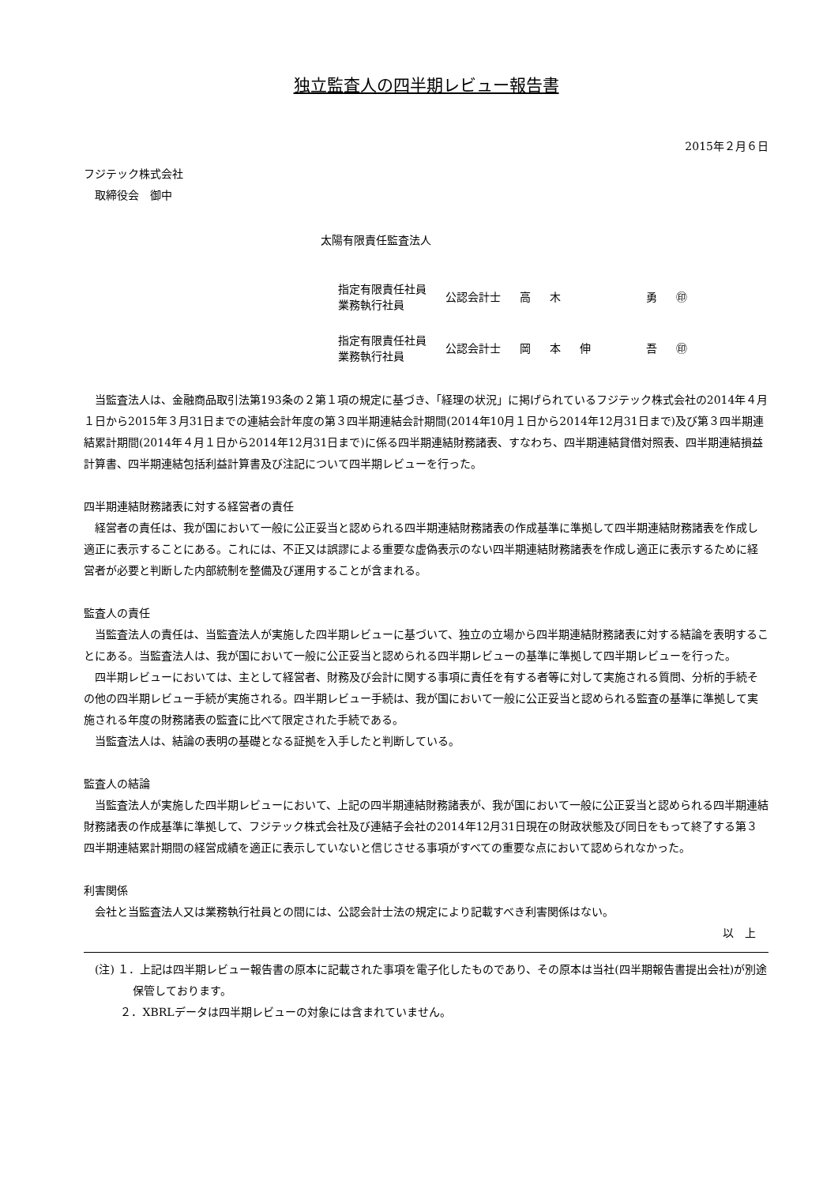独立監査人の四半期レビュー報告書
2015年２月６日
フジテック株式会社
　取締役会　御中
太陽有限責任監査法人
| 指定有限責任社員 業務執行社員 | 公認会計士 | 高 | 木 | | 勇 | ㊞ |
| 指定有限責任社員 業務執行社員 | 公認会計士 | 岡 | 本 | 伸 | 吾 | ㊞ |
当監査法人は、金融商品取引法第193条の２第１項の規定に基づき、「経理の状況」に掲げられているフジテック株式会社の2014年４月１日から2015年３月31日までの連結会計年度の第３四半期連結会計期間(2014年10月１日から2014年12月31日まで)及び第３四半期連結累計期間(2014年４月１日から2014年12月31日まで)に係る四半期連結財務諸表、すなわち、四半期連結貸借対照表、四半期連結損益計算書、四半期連結包括利益計算書及び注記について四半期レビューを行った。
四半期連結財務諸表に対する経営者の責任
経営者の責任は、我が国において一般に公正妥当と認められる四半期連結財務諸表の作成基準に準拠して四半期連結財務諸表を作成し適正に表示することにある。これには、不正又は誤謬による重要な虚偽表示のない四半期連結財務諸表を作成し適正に表示するために経営者が必要と判断した内部統制を整備及び運用することが含まれる。
監査人の責任
当監査法人の責任は、当監査法人が実施した四半期レビューに基づいて、独立の立場から四半期連結財務諸表に対する結論を表明することにある。当監査法人は、我が国において一般に公正妥当と認められる四半期レビューの基準に準拠して四半期レビューを行った。
四半期レビューにおいては、主として経営者、財務及び会計に関する事項に責任を有する者等に対して実施される質問、分析的手続その他の四半期レビュー手続が実施される。四半期レビュー手続は、我が国において一般に公正妥当と認められる監査の基準に準拠して実施される年度の財務諸表の監査に比べて限定された手続である。
当監査法人は、結論の表明の基礎となる証拠を入手したと判断している。
監査人の結論
当監査法人が実施した四半期レビューにおいて、上記の四半期連結財務諸表が、我が国において一般に公正妥当と認められる四半期連結財務諸表の作成基準に準拠して、フジテック株式会社及び連結子会社の2014年12月31日現在の財政状態及び同日をもって終了する第３四半期連結累計期間の経営成績を適正に表示していないと信じさせる事項がすべての重要な点において認められなかった。
利害関係
会社と当監査法人又は業務執行社員との間には、公認会計士法の規定により記載すべき利害関係はない。
以　上
(注) １．上記は四半期レビュー報告書の原本に記載された事項を電子化したものであり、その原本は当社(四半期報告書提出会社)が別途保管しております。
　　 ２．XBRLデータは四半期レビューの対象には含まれていません。